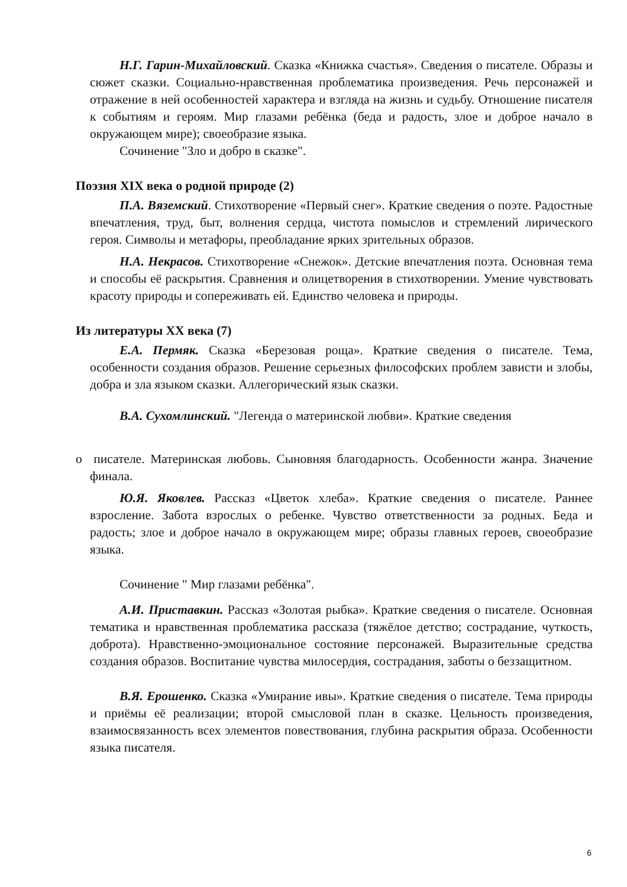Н.Г. Гарин-Михайловский. Сказка «Книжка счастья». Сведения о писателе. Образы и сюжет сказки. Социально-нравственная проблематика произведения. Речь персонажей и отражение в ней особенностей характера и взгляда на жизнь и судьбу. Отношение писателя к событиям и героям. Мир глазами ребёнка (беда и радость, злое и доброе начало в окружающем мире); своеобразие языка.
Сочинение "Зло и добро в сказке".
Поэзия XIX века о родной природе (2)
П.А. Вяземский. Стихотворение «Первый снег». Краткие сведения о поэте. Радостные впечатления, труд, быт, волнения сердца, чистота помыслов и стремлений лирического героя. Символы и метафоры, преобладание ярких зрительных образов.
Н.А. Некрасов. Стихотворение «Снежок». Детские впечатления поэта. Основная тема и способы её раскрытия. Сравнения и олицетворения в стихотворении. Умение чувствовать красоту природы и сопереживать ей. Единство человека и природы.
Из литературы XX века (7)
Е.А. Пермяк. Сказка «Березовая роща». Краткие сведения о писателе. Тема, особенности создания образов. Решение серьезных философских проблем зависти и злобы, добра и зла языком сказки. Аллегорический язык сказки.
В.А. Сухомлинский. "Легенда о материнской любви». Краткие сведения
o писателе. Материнская любовь. Сыновняя благодарность. Особенности жанра. Значение финала.
Ю.Я. Яковлев. Рассказ «Цветок хлеба». Краткие сведения о писателе. Раннее взросление. Забота взрослых о ребенке. Чувство ответственности за родных. Беда и радость; злое и доброе начало в окружающем мире; образы главных героев, своеобразие языка.
Сочинение " Мир глазами ребёнка".
А.И. Приставкин. Рассказ «Золотая рыбка». Краткие сведения о писателе. Основная тематика и нравственная проблематика рассказа (тяжёлое детство; сострадание, чуткость, доброта). Нравственно-эмоциональное состояние персонажей. Выразительные средства создания образов. Воспитание чувства милосердия, сострадания, заботы о беззащитном.
В.Я. Ерошенко. Сказка «Умирание ивы». Краткие сведения о писателе. Тема природы и приёмы её реализации; второй смысловой план в сказке. Цельность произведения, взаимосвязанность всех элементов повествования, глубина раскрытия образа. Особенности языка писателя.
6